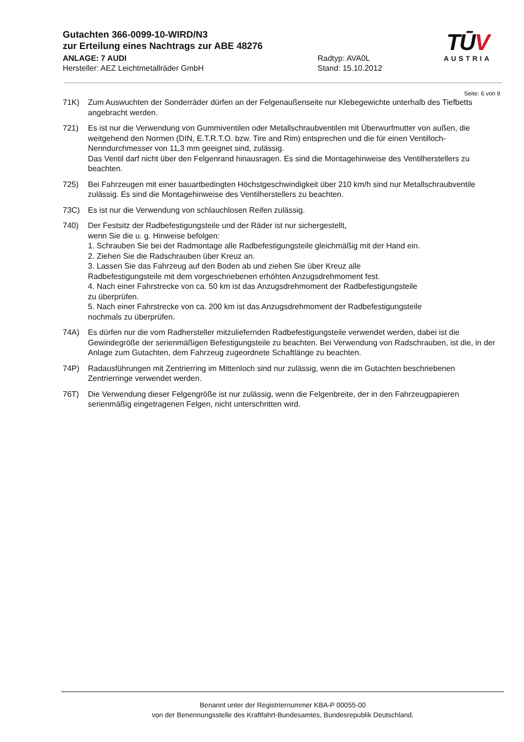Gutachten 366-0099-10-WIRD/N3
zur Erteilung eines Nachtrags zur ABE 48276
ANLAGE: 7 AUDI Radtyp: AVA0L
Hersteller: AEZ Leichtmetallräder GmbH Stand: 15.10.2012
TŪV
AUSTRIA
Seite: 6 von 9
71K) Zum Auswuchten der Sonderräder dürfen an der Felgenaußenseite nur Klebegewichte unterhalb des Tiefbetts angebracht werden.
721) Es ist nur die Verwendung von Gummiventilen oder Metallschraubventilen mit Überwurfmutter von außen, die weitgehend den Normen (DIN, E.T.R.T.O. bzw. Tire and Rim) entsprechen und die für einen Ventilloch-Nenndurchmesser von 11,3 mm geeignet sind, zulässig.
Das Ventil darf nicht über den Felgenrand hinausragen. Es sind die Montagehinweise des Ventilherstellers zu beachten.
725) Bei Fahrzeugen mit einer bauartbedingten Höchstgeschwindigkeit über 210 km/h sind nur Metallschraubventile zulässig. Es sind die Montagehinweise des Ventilherstellers zu beachten.
73C) Es ist nur die Verwendung von schlauchlosen Reifen zulässig.
740) Der Festsitz der Radbefestigungsteile und der Räder ist nur sichergestellt,
wenn Sie die u. g. Hinweise befolgen:
1. Schrauben Sie bei der Radmontage alle Radbefestigungsteile gleichmäßig mit der Hand ein.
2. Ziehen Sie die Radschrauben über Kreuz an.
3. Lassen Sie das Fahrzeug auf den Boden ab und ziehen Sie über Kreuz alle
Radbefestigungsteile mit dem vorgeschriebenen erhöhten Anzugsdrehmoment fest.
4. Nach einer Fahrstrecke von ca. 50 km ist das Anzugsdrehmoment der Radbefestigungsteile
zu überprüfen.
5. Nach einer Fahrstrecke von ca. 200 km ist das Anzugsdrehmoment der Radbefestigungsteile
nochmals zu überprüfen.
74A) Es dürfen nur die vom Radhersteller mitzuliefernden Radbefestigungsteile verwendet werden, dabei ist die Gewindegröße der serienmäßigen Befestigungsteile zu beachten. Bei Verwendung von Radschrauben, ist die, in der Anlage zum Gutachten, dem Fahrzeug zugeordnete Schaftlänge zu beachten.
74P) Radausführungen mit Zentrierring im Mittenloch sind nur zulässig, wenn die im Gutachten beschriebenen Zentrierringe verwendet werden.
76T) Die Verwendung dieser Felgengröße ist nur zulässig, wenn die Felgenbreite, der in den Fahrzeugpapieren serienmäßig eingetragenen Felgen, nicht unterschritten wird.
Benannt unter der Registriernummer KBA-P 00055-00
von der Benennungsstelle des Kraftfahrt-Bundesamtes, Bundesrepublik Deutschland.